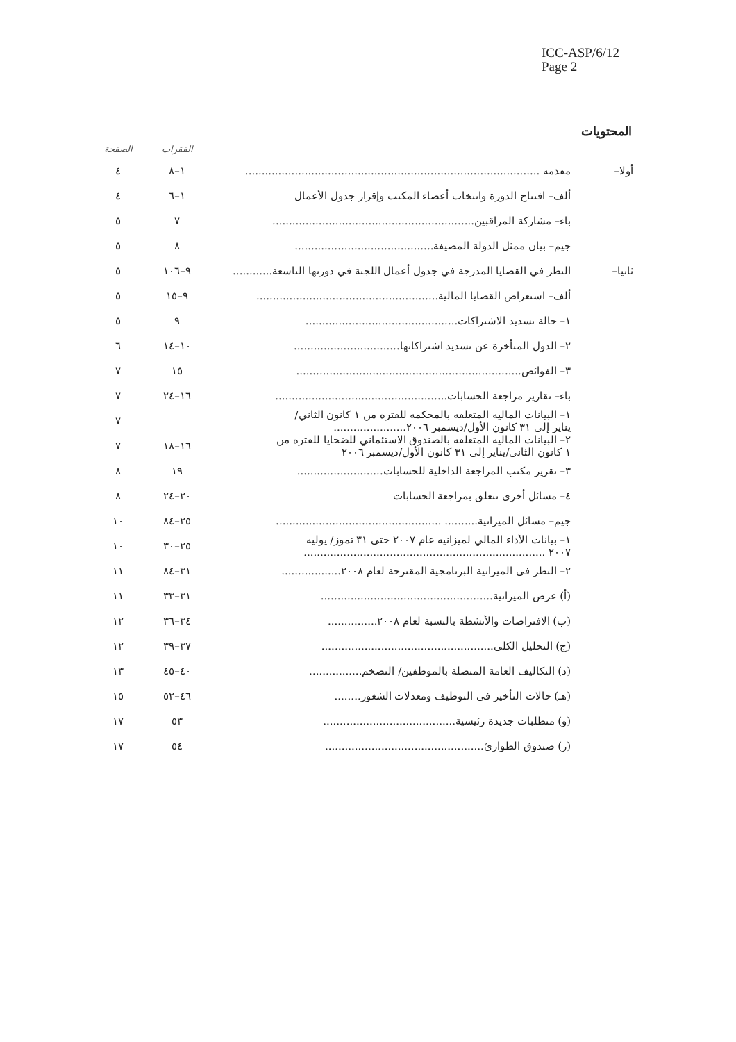ICC-ASP/6/12
Page 2
المحتويات
| الصفحة | الفقرات | | |
| --- | --- | --- | --- |
| ٤ | ١–٨ | مقدمة ......................................................................................... | أولا– |
| ٤ | ١–٦ | ألف– افتتاح الدورة وانتخاب أعضاء المكتب وإقرار جدول الأعمال | |
| ٥ | ٧ | باء– مشاركة المراقبين............................................................. | |
| ٥ | ٨ | جيم– بيان ممثل الدولة المضيفة.......................................... | |
| ٥ | ٩–١٠٦ | النظر في القضايا المدرجة في جدول أعمال اللجنة في دورتها التاسعة............ | ثانيا– |
| ٥ | ٩–١٥ | ألف– استعراض القضايا المالية....................................................... | |
| ٥ | ٩ | ١– حالة تسديد الاشتراكات.............................................. | |
| ٦ | ١٠–١٤ | ٢– الدول المتأخرة عن تسديد اشتراكاتها................................ | |
| ٧ | ١٥ | ٣– الفوائض.................................................................... | |
| ٧ | ١٦–٢٤ | باء– تقارير مراجعة الحسابات.................................................... | |
| ٧ | | ١– البيانات المالية المتعلقة بالمحكمة للفترة من ١ كانون الثاني/ يناير إلى ٣١ كانون الأول/ديسمبر ٢٠٠٦...................... | |
| ٧ | ١٦–١٨ | ٢– البيانات المالية المتعلقة بالصندوق الاستئماني للضحايا للفترة من ١ كانون الثاني/يناير إلى ٣١ كانون الأول/ديسمبر ٢٠٠٦ | |
| ٨ | ١٩ | ٣– تقرير مكتب المراجعة الداخلية للحسابات.......................... | |
| ٨ | ٢٠–٢٤ | ٤– مسائل أخرى تتعلق بمراجعة الحسابات | |
| ١٠ | ٢٥–٨٤ | جيم– مسائل الميزانية.......... .................................................. | |
| ١٠ | ٢٥–٣٠ | ١– بيانات الأداء المالي لميزانية عام ٢٠٠٧ حتى ٣١ تموز/ يوليه ٢٠٠٧ ......................................................................... | |
| ١١ | ٣١–٨٤ | ٢– النظر في الميزانية البرنامجية المقترحة لعام ٢٠٠٨.................. | |
| ١١ | ٣١–٣٣ | (أ) عرض الميزانية.................................................... | |
| ١٢ | ٣٤–٣٦ | (ب) الافتراضات والأنشطة بالنسبة لعام ٢٠٠٨............... | |
| ١٢ | ٣٧–٣٩ | (ج) التحليل الكلي.................................................... | |
| ١٣ | ٤٠–٤٥ | (د) التكاليف العامة المتصلة بالموظفين/ التضخم................ | |
| ١٥ | ٤٦–٥٢ | (هـ) حالات التأخير في التوظيف ومعدلات الشغور........ | |
| ١٧ | ٥٣ | (و) متطلبات جديدة رئيسية........................................ | |
| ١٧ | ٥٤ | (ز) صندوق الطوارئ................................................ | |